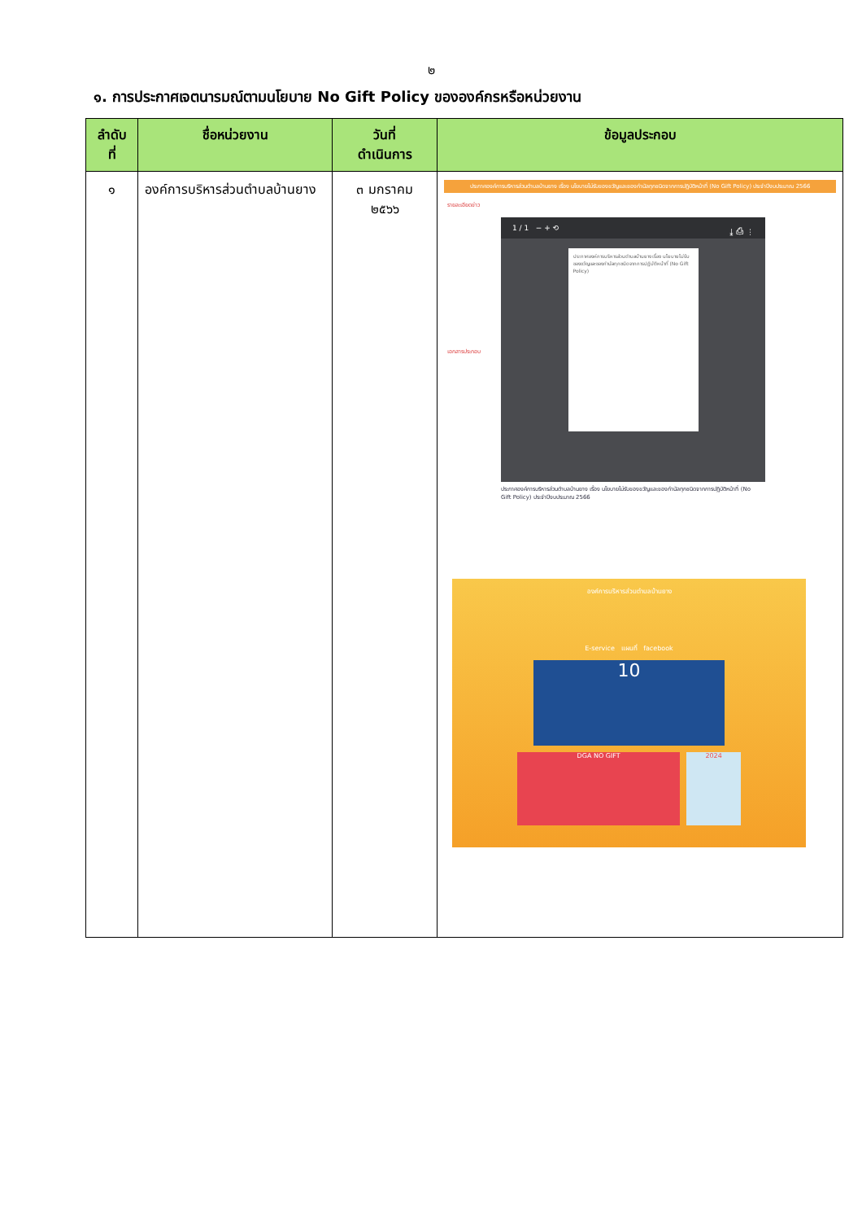๒
๑. การประกาศเจตนารมณ์ตามนโยบาย No Gift Policy ขององค์กรหรือหน่วยงาน
| ลำดับ ที่ | ชื่อหน่วยงาน | วันที่ ดำเนินการ | ข้อมูลประกอบ |
| --- | --- | --- | --- |
| ๑ | องค์การบริหารส่วนตำบลบ้านยาง | ๓ มกราคม ๒๕๖๖ | ประกาศองค์การบริหารส่วนตำบลบ้านยาง เรื่อง นโยบายไม่รับของขวัญและของกำนัลทุกชนิดจากการปฏิบัติหน้าที่ (No Gift Policy) ประจำปีงบประมาณ 2566 รายละเอียดข่าว เอกสารประกอบ 1 / 1 − + ⟲ ⤓ ⎙ ⋮ ประกาศองค์การบริหารส่วนตำบลบ้านยาง เรื่อง นโยบายไม่รับของขวัญและของกำนัลทุกชนิดจากการปฏิบัติหน้าที่ (No Gift Policy) ประกาศองค์การบริหารส่วนตำบลบ้านยาง เรื่อง นโยบายไม่รับของขวัญและของกำนัลทุกชนิดจากการปฏิบัติหน้าที่ (No Gift Policy) ประจำปีงบประมาณ 2566 องค์การบริหารส่วนตำบลบ้านยาง E-service แผนที่ facebook 10 DGA NO GIFT 2024 |